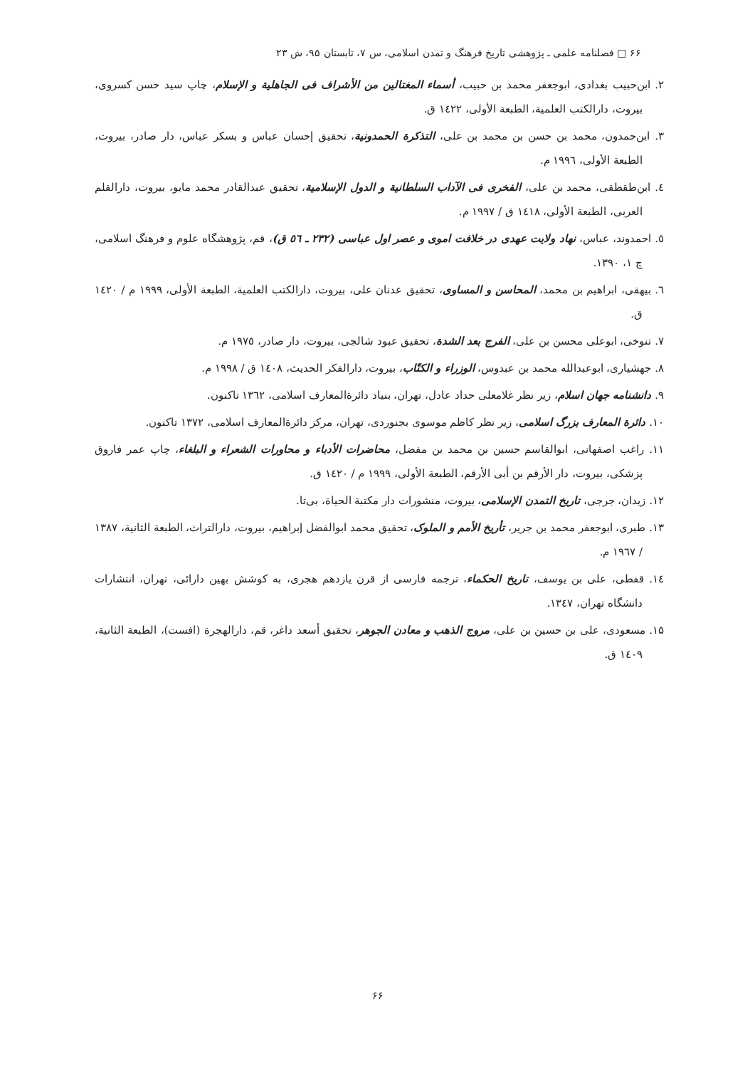۶۶ □ فصلنامه علمی ـ پژوهشی تاریخ فرهنگ و تمدن اسلامی، س ۷، تابستان ۹۵، ش ۲۳
۲. ابن‌حبیب بغدادی، ابوجعفر محمد بن حبیب، أسماء المغتالین من الأشراف فی الجاهلیة و الإسلام، چاپ سید حسن کسروی، بیروت، دارالکتب العلمیة، الطبعة الأولی، ١٤٢٢ ق.
۳. ابن‌حمدون، محمد بن حسن بن محمد بن علی، التذکرة الحمدونیة، تحقیق إحسان عباس و بسکر عباس، دار صادر، بیروت، الطبعة الأولی، ١٩٩٦ م.
٤. ابن‌طقطقی، محمد بن علی، الفخری فی الآداب السلطانیة و الدول الإسلامیة، تحقیق عبدالقادر محمد مایو، بیروت، دارالقلم العربی، الطبعة الأولی، ١٤١٨ ق / ١٩٩٧ م.
٥. احمدوند، عباس، نهاد ولایت عهدی در خلافت اموی و عصر اول عباسی (۲۳۲ ـ ٥٦ ق)، قم، پژوهشگاه علوم و فرهنگ اسلامی، چ ۱، ۱۳۹۰.
٦. بیهقی، ابراهیم بن محمد، المحاسن و المساوی، تحقیق عدنان علی، بیروت، دارالکتب العلمیة، الطبعة الأولی، ١٩٩٩ م / ١٤٢٠ ق.
۷. تنوخی، ابوعلی محسن بن علی، الفرج بعد الشدة، تحقیق عبود شالجی، بیروت، دار صادر، ١٩٧٥ م.
۸. جهشیاری، ابوعبدالله محمد بن عبدوس، الوزراء و الکتّاب، بیروت، دارالفکر الحدیث، ١٤٠٨ ق / ١٩٩٨ م.
۹. دانشنامه جهان اسلام، زیر نظر غلامعلی حداد عادل، تهران، بنیاد دائرةالمعارف اسلامی، ١٣٦٢ تاکنون.
۱۰. دائرة المعارف بزرگ اسلامی، زیر نظر کاظم موسوی بجنوردی، تهران، مرکز دائرةالمعارف اسلامی، ۱۳۷۲ تاکنون.
۱۱. راغب اصفهانی، ابوالقاسم حسین بن محمد بن مفضل، محاضرات الأدباء و محاورات الشعراء و البلغاء، چاپ عمر فاروق پزشکی، بیروت، دار الأرقم بن أبی الأرقم، الطبعة الأولی، ١٩٩٩ م / ١٤٢٠ ق.
۱۲. زیدان، جرجی، تاریخ التمدن الإسلامی، بیروت، منشورات دار مکتبة الحیاة، بی‌تا.
۱۳. طبری، ابوجعفر محمد بن جریر، تأریخ الأمم و الملوک، تحقیق محمد ابوالفضل إبراهیم، بیروت، دارالتراث، الطبعة الثانیة، ۱۳۸۷ / ١٩٦٧ م.
١٤. قفطی، علی بن یوسف، تاریخ الحکماء، ترجمه فارسی از قرن یازدهم هجری، به کوشش بهین دارائی، تهران، انتشارات دانشگاه تهران، ١٣٤٧.
۱۵. مسعودی، علی بن حسین بن علی، مروج الذهب و معادن الجوهر، تحقیق أسعد داغر، قم، دارالهجرة (افست)، الطبعة الثانیة، ١٤٠٩ ق.
۶۶